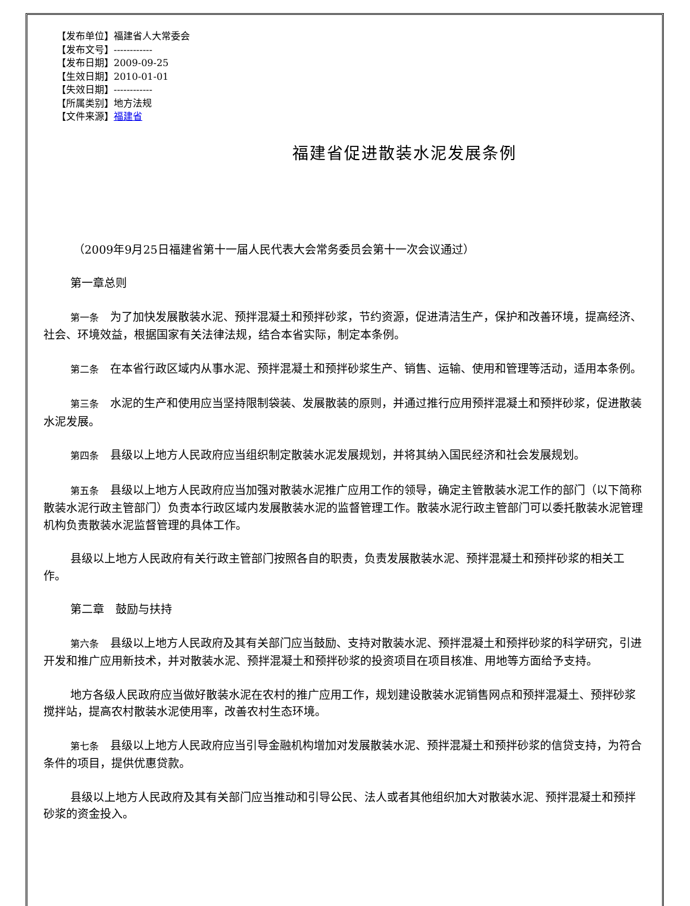【发布单位】福建省人大常委会
【发布文号】------------
【发布日期】2009-09-25
【生效日期】2010-01-01
【失效日期】------------
【所属类别】地方法规
【文件来源】福建省
福建省促进散装水泥发展条例
（2009年9月25日福建省第十一届人民代表大会常务委员会第十一次会议通过）
第一章总则
第一条　为了加快发展散装水泥、预拌混凝土和预拌砂浆，节约资源，促进清洁生产，保护和改善环境，提高经济、社会、环境效益，根据国家有关法律法规，结合本省实际，制定本条例。
第二条　在本省行政区域内从事水泥、预拌混凝土和预拌砂浆生产、销售、运输、使用和管理等活动，适用本条例。
第三条　水泥的生产和使用应当坚持限制袋装、发展散装的原则，并通过推行应用预拌混凝土和预拌砂浆，促进散装水泥发展。
第四条　县级以上地方人民政府应当组织制定散装水泥发展规划，并将其纳入国民经济和社会发展规划。
第五条　县级以上地方人民政府应当加强对散装水泥推广应用工作的领导，确定主管散装水泥工作的部门（以下简称散装水泥行政主管部门）负责本行政区域内发展散装水泥的监督管理工作。散装水泥行政主管部门可以委托散装水泥管理机构负责散装水泥监督管理的具体工作。
县级以上地方人民政府有关行政主管部门按照各自的职责，负责发展散装水泥、预拌混凝土和预拌砂浆的相关工作。
第二章　鼓励与扶持
第六条　县级以上地方人民政府及其有关部门应当鼓励、支持对散装水泥、预拌混凝土和预拌砂浆的科学研究，引进开发和推广应用新技术，并对散装水泥、预拌混凝土和预拌砂浆的投资项目在项目核准、用地等方面给予支持。
地方各级人民政府应当做好散装水泥在农村的推广应用工作，规划建设散装水泥销售网点和预拌混凝土、预拌砂浆搅拌站，提高农村散装水泥使用率，改善农村生态环境。
第七条　县级以上地方人民政府应当引导金融机构增加对发展散装水泥、预拌混凝土和预拌砂浆的信贷支持，为符合条件的项目，提供优惠贷款。
县级以上地方人民政府及其有关部门应当推动和引导公民、法人或者其他组织加大对散装水泥、预拌混凝土和预拌砂浆的资金投入。